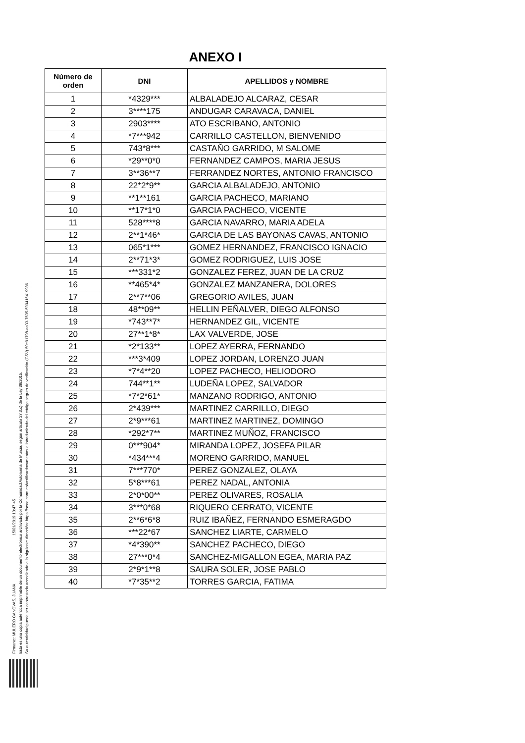Firmante: MULERO CANOVAS, JUANA 15/01/2019 10:47:45
Esta es una copia auténtica imprimible de un documento electrónico archivado por la Comunidad Autónoma de Murcia, según artículo 27.3.c) de la Ley 39/2015.
Su autenticidad puede ser contrastada accediendo a la siguiente dirección: https://sede.carm.es/verificardocumentos e introduciendo del código seguro de verificación (CSV) 50e91798-aa03-7635-590415419986
ANEXO I
| Número de orden | DNI | APELLIDOS y NOMBRE |
| --- | --- | --- |
| 1 | *4329*** | ALBALADEJO ALCARAZ, CESAR |
| 2 | 3****175 | ANDUGAR CARAVACA, DANIEL |
| 3 | 2903**** | ATO ESCRIBANO, ANTONIO |
| 4 | *7***942 | CARRILLO CASTELLON, BIENVENIDO |
| 5 | 743*8*** | CASTAÑO GARRIDO, M SALOME |
| 6 | *29**0*0 | FERNANDEZ CAMPOS, MARIA JESUS |
| 7 | 3**36**7 | FERRANDEZ NORTES, ANTONIO FRANCISCO |
| 8 | 22*2*9** | GARCIA ALBALADEJO, ANTONIO |
| 9 | **1**161 | GARCIA PACHECO, MARIANO |
| 10 | **17*1*0 | GARCIA PACHECO, VICENTE |
| 11 | 528****8 | GARCIA NAVARRO, MARIA ADELA |
| 12 | 2**1*46* | GARCIA DE LAS BAYONAS CAVAS, ANTONIO |
| 13 | 065*1*** | GOMEZ HERNANDEZ, FRANCISCO IGNACIO |
| 14 | 2**71*3* | GOMEZ RODRIGUEZ, LUIS JOSE |
| 15 | ***331*2 | GONZALEZ FEREZ, JUAN DE LA CRUZ |
| 16 | **465*4* | GONZALEZ MANZANERA, DOLORES |
| 17 | 2**7**06 | GREGORIO AVILES, JUAN |
| 18 | 48**09** | HELLIN PEÑALVER, DIEGO ALFONSO |
| 19 | *743**7* | HERNANDEZ GIL, VICENTE |
| 20 | 27**1*8* | LAX VALVERDE, JOSE |
| 21 | *2*133** | LOPEZ AYERRA, FERNANDO |
| 22 | ***3*409 | LOPEZ JORDAN, LORENZO JUAN |
| 23 | *7*4**20 | LOPEZ PACHECO, HELIODORO |
| 24 | 744**1** | LUDEÑA LOPEZ, SALVADOR |
| 25 | *7*2*61* | MANZANO RODRIGO, ANTONIO |
| 26 | 2*439*** | MARTINEZ CARRILLO, DIEGO |
| 27 | 2*9***61 | MARTINEZ MARTINEZ, DOMINGO |
| 28 | *292*7** | MARTINEZ MUÑOZ, FRANCISCO |
| 29 | 0***904* | MIRANDA LOPEZ, JOSEFA PILAR |
| 30 | *434***4 | MORENO GARRIDO, MANUEL |
| 31 | 7***770* | PEREZ GONZALEZ, OLAYA |
| 32 | 5*8***61 | PEREZ NADAL, ANTONIA |
| 33 | 2*0*00** | PEREZ OLIVARES, ROSALIA |
| 34 | 3***0*68 | RIQUERO CERRATO, VICENTE |
| 35 | 2**6*6*8 | RUIZ IBAÑEZ, FERNANDO ESMERAGDO |
| 36 | ***22*67 | SANCHEZ LIARTE, CARMELO |
| 37 | *4*390** | SANCHEZ PACHECO, DIEGO |
| 38 | 27***0*4 | SANCHEZ-MIGALLON EGEA, MARIA PAZ |
| 39 | 2*9*1**8 | SAURA SOLER, JOSE PABLO |
| 40 | *7*35**2 | TORRES GARCIA, FATIMA |